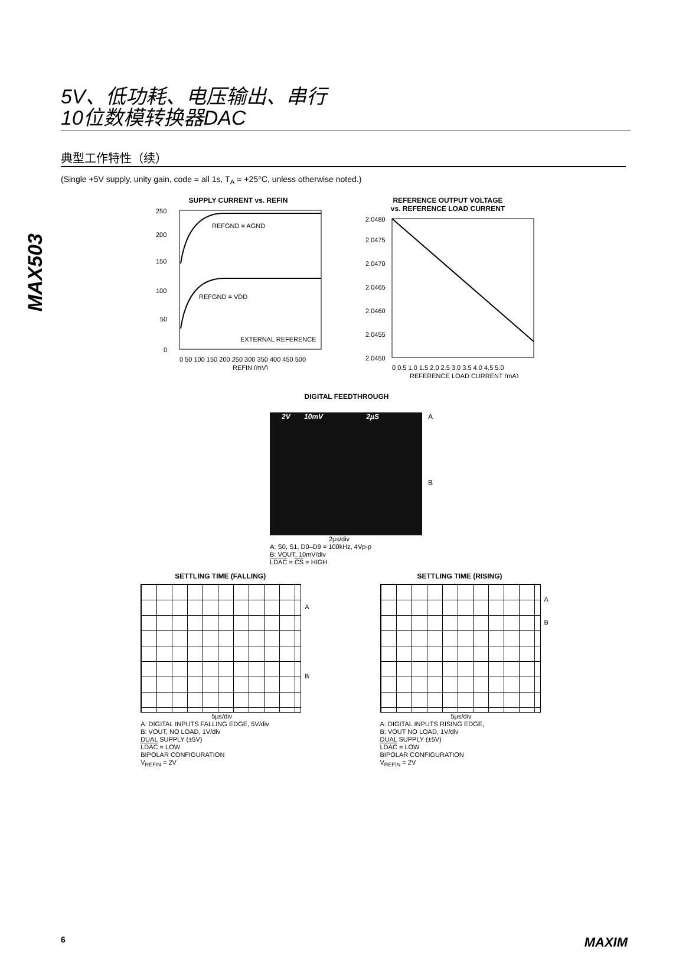MAX503
5V、低功耗、电压输出、串行
10位数模转换器DAC
典型工作特性（续）
(Single +5V supply, unity gain, code = all 1s, T<sub>A</sub> = +25°C, unless otherwise noted.)
SUPPLY CURRENT vs. REFIN
REFGND = AGND
REFGND = VDD
EXTERNAL REFERENCE
250
200
150
100
50
0
0 50 100 150 200 250 300 350 400 450 500
REFIN (mV)
REFERENCE OUTPUT VOLTAGE
vs. REFERENCE LOAD CURRENT
2.0480
2.0475
2.0470
2.0465
2.0460
2.0455
2.0450
0 0.5 1.0 1.5 2.0 2.5 3.0 3.5 4.0 4.5 5.0
REFERENCE LOAD CURRENT (mA)
DIGITAL FEEDTHROUGH
2V 10mV 2µS
A
B
2µs/div
A: S0, S1, D0–D9 = 100kHz, 4Vp-p
B: VOUT, 10mV/div
LDAC = CS = HIGH
SETTLING TIME (FALLING)
A
B
5µs/div
A: DIGITAL INPUTS FALLING EDGE, 5V/div
B: VOUT, NO LOAD, 1V/div
DUAL SUPPLY (±5V)
LDAC = LOW
BIPOLAR CONFIGURATION
V<sub>REFIN</sub> = 2V
SETTLING TIME (RISING)
A
B
5µs/div
A: DIGITAL INPUTS RISING EDGE,
B: VOUT NO LOAD, 1V/div
DUAL SUPPLY (±5V)
LDAC = LOW
BIPOLAR CONFIGURATION
V<sub>REFIN</sub> = 2V
6 MAXIM